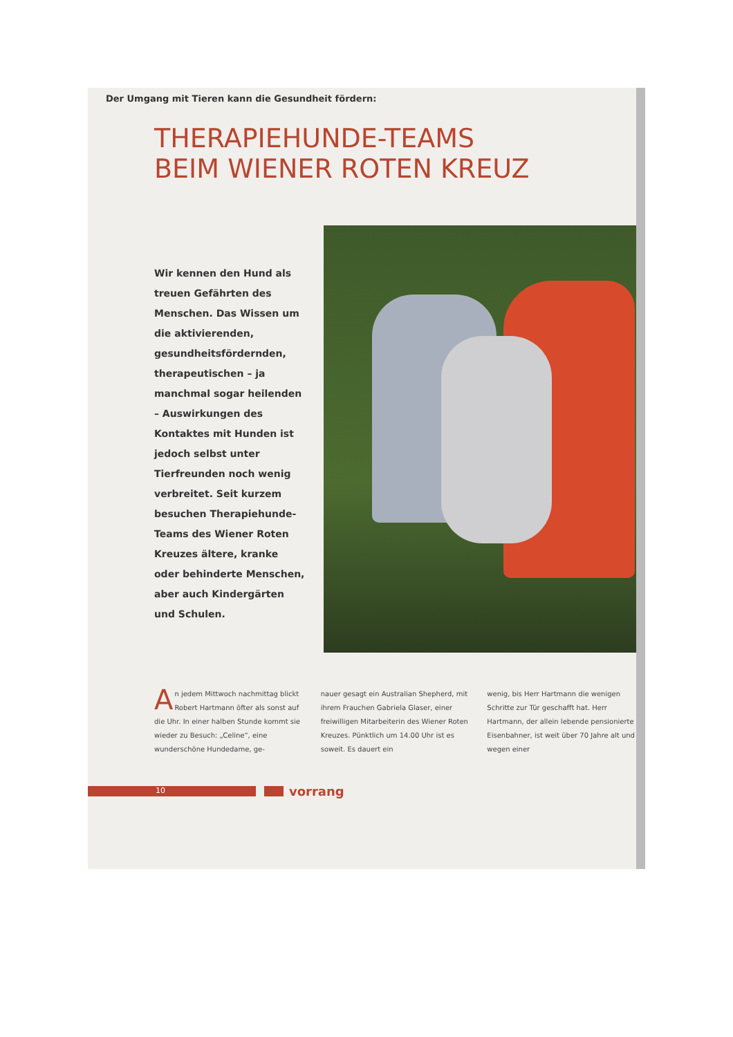Der Umgang mit Tieren kann die Gesundheit fördern:
THERAPIEHUNDE-TEAMS
BEIM WIENER ROTEN KREUZ
Wir kennen den Hund als treuen Gefährten des Menschen. Das Wissen um die aktivierenden, gesundheitsfördernden, therapeutischen – ja manchmal sogar heilenden – Auswirkungen des Kontaktes mit Hunden ist jedoch selbst unter Tierfreunden noch wenig verbreitet. Seit kurzem besuchen Therapiehunde-Teams des Wiener Roten Kreuzes ältere, kranke oder behinderte Menschen, aber auch Kindergärten und Schulen.
An jedem Mittwoch nachmittag blickt Robert Hartmann öfter als sonst auf die Uhr. In einer halben Stunde kommt sie wieder zu Besuch: „Celine“, eine wunderschöne Hundedame, ge-
nauer gesagt ein Australian Shepherd, mit ihrem Frauchen Gabriela Glaser, einer freiwilligen Mitarbeiterin des Wiener Roten Kreuzes. Pünktlich um 14.00 Uhr ist es soweit. Es dauert ein
wenig, bis Herr Hartmann die wenigen Schritte zur Tür geschafft hat. Herr Hartmann, der allein lebende pensionierte Eisenbahner, ist weit über 70 Jahre alt und wegen einer
10
vorrang